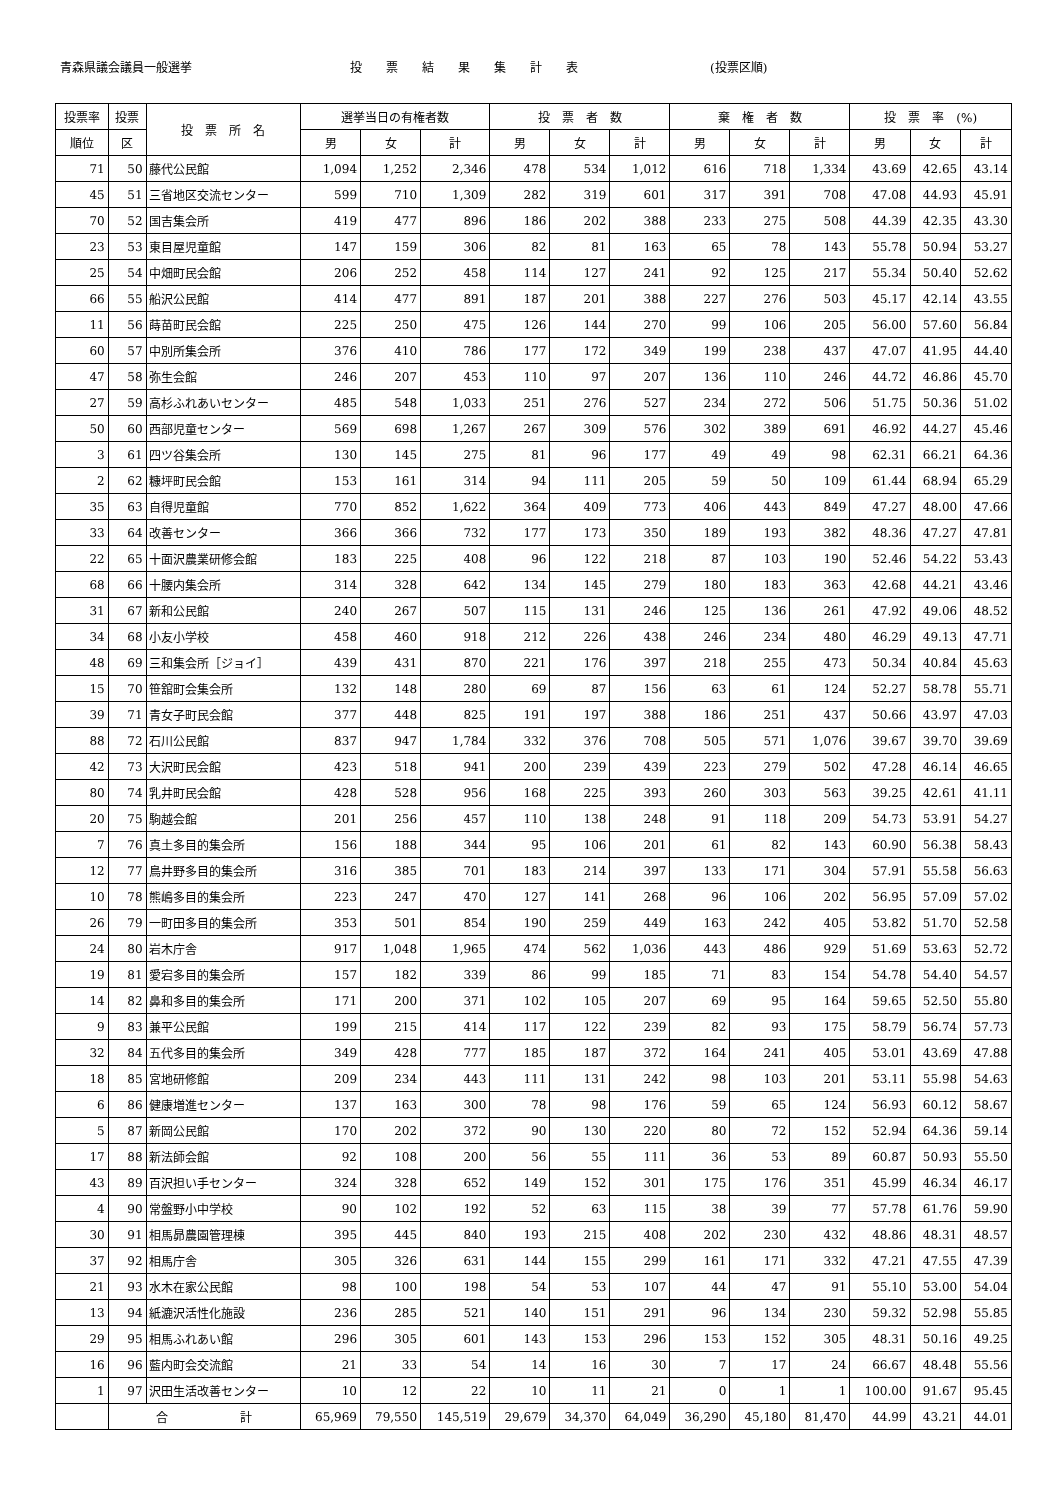青森県議会議員一般選挙
投　　票　　結　　果　　集　　計　　表
(投票区順)
| 投票率 | 投票 | 投 票 所 名 | 選挙当日の有権者数 | | | 投 票 者 数 | | | 棄 権 者 数 | | | 投 票 率 (%) | | |
| --- | --- | --- | --- | --- | --- | --- | --- | --- | --- | --- | --- | --- | --- | --- |
| 順位 | 区 | | 男 | 女 | 計 | 男 | 女 | 計 | 男 | 女 | 計 | 男 | 女 | 計 |
| 71 | 50 | 藤代公民館 | 1,094 | 1,252 | 2,346 | 478 | 534 | 1,012 | 616 | 718 | 1,334 | 43.69 | 42.65 | 43.14 |
| 45 | 51 | 三省地区交流センター | 599 | 710 | 1,309 | 282 | 319 | 601 | 317 | 391 | 708 | 47.08 | 44.93 | 45.91 |
| 70 | 52 | 国吉集会所 | 419 | 477 | 896 | 186 | 202 | 388 | 233 | 275 | 508 | 44.39 | 42.35 | 43.30 |
| 23 | 53 | 東目屋児童館 | 147 | 159 | 306 | 82 | 81 | 163 | 65 | 78 | 143 | 55.78 | 50.94 | 53.27 |
| 25 | 54 | 中畑町民会館 | 206 | 252 | 458 | 114 | 127 | 241 | 92 | 125 | 217 | 55.34 | 50.40 | 52.62 |
| 66 | 55 | 船沢公民館 | 414 | 477 | 891 | 187 | 201 | 388 | 227 | 276 | 503 | 45.17 | 42.14 | 43.55 |
| 11 | 56 | 蒔苗町民会館 | 225 | 250 | 475 | 126 | 144 | 270 | 99 | 106 | 205 | 56.00 | 57.60 | 56.84 |
| 60 | 57 | 中別所集会所 | 376 | 410 | 786 | 177 | 172 | 349 | 199 | 238 | 437 | 47.07 | 41.95 | 44.40 |
| 47 | 58 | 弥生会館 | 246 | 207 | 453 | 110 | 97 | 207 | 136 | 110 | 246 | 44.72 | 46.86 | 45.70 |
| 27 | 59 | 高杉ふれあいセンター | 485 | 548 | 1,033 | 251 | 276 | 527 | 234 | 272 | 506 | 51.75 | 50.36 | 51.02 |
| 50 | 60 | 西部児童センター | 569 | 698 | 1,267 | 267 | 309 | 576 | 302 | 389 | 691 | 46.92 | 44.27 | 45.46 |
| 3 | 61 | 四ツ谷集会所 | 130 | 145 | 275 | 81 | 96 | 177 | 49 | 49 | 98 | 62.31 | 66.21 | 64.36 |
| 2 | 62 | 糠坪町民会館 | 153 | 161 | 314 | 94 | 111 | 205 | 59 | 50 | 109 | 61.44 | 68.94 | 65.29 |
| 35 | 63 | 自得児童館 | 770 | 852 | 1,622 | 364 | 409 | 773 | 406 | 443 | 849 | 47.27 | 48.00 | 47.66 |
| 33 | 64 | 改善センター | 366 | 366 | 732 | 177 | 173 | 350 | 189 | 193 | 382 | 48.36 | 47.27 | 47.81 |
| 22 | 65 | 十面沢農業研修会館 | 183 | 225 | 408 | 96 | 122 | 218 | 87 | 103 | 190 | 52.46 | 54.22 | 53.43 |
| 68 | 66 | 十腰内集会所 | 314 | 328 | 642 | 134 | 145 | 279 | 180 | 183 | 363 | 42.68 | 44.21 | 43.46 |
| 31 | 67 | 新和公民館 | 240 | 267 | 507 | 115 | 131 | 246 | 125 | 136 | 261 | 47.92 | 49.06 | 48.52 |
| 34 | 68 | 小友小学校 | 458 | 460 | 918 | 212 | 226 | 438 | 246 | 234 | 480 | 46.29 | 49.13 | 47.71 |
| 48 | 69 | 三和集会所［ジョイ］ | 439 | 431 | 870 | 221 | 176 | 397 | 218 | 255 | 473 | 50.34 | 40.84 | 45.63 |
| 15 | 70 | 笹舘町会集会所 | 132 | 148 | 280 | 69 | 87 | 156 | 63 | 61 | 124 | 52.27 | 58.78 | 55.71 |
| 39 | 71 | 青女子町民会館 | 377 | 448 | 825 | 191 | 197 | 388 | 186 | 251 | 437 | 50.66 | 43.97 | 47.03 |
| 88 | 72 | 石川公民館 | 837 | 947 | 1,784 | 332 | 376 | 708 | 505 | 571 | 1,076 | 39.67 | 39.70 | 39.69 |
| 42 | 73 | 大沢町民会館 | 423 | 518 | 941 | 200 | 239 | 439 | 223 | 279 | 502 | 47.28 | 46.14 | 46.65 |
| 80 | 74 | 乳井町民会館 | 428 | 528 | 956 | 168 | 225 | 393 | 260 | 303 | 563 | 39.25 | 42.61 | 41.11 |
| 20 | 75 | 駒越会館 | 201 | 256 | 457 | 110 | 138 | 248 | 91 | 118 | 209 | 54.73 | 53.91 | 54.27 |
| 7 | 76 | 真土多目的集会所 | 156 | 188 | 344 | 95 | 106 | 201 | 61 | 82 | 143 | 60.90 | 56.38 | 58.43 |
| 12 | 77 | 鳥井野多目的集会所 | 316 | 385 | 701 | 183 | 214 | 397 | 133 | 171 | 304 | 57.91 | 55.58 | 56.63 |
| 10 | 78 | 熊嶋多目的集会所 | 223 | 247 | 470 | 127 | 141 | 268 | 96 | 106 | 202 | 56.95 | 57.09 | 57.02 |
| 26 | 79 | 一町田多目的集会所 | 353 | 501 | 854 | 190 | 259 | 449 | 163 | 242 | 405 | 53.82 | 51.70 | 52.58 |
| 24 | 80 | 岩木庁舎 | 917 | 1,048 | 1,965 | 474 | 562 | 1,036 | 443 | 486 | 929 | 51.69 | 53.63 | 52.72 |
| 19 | 81 | 愛宕多目的集会所 | 157 | 182 | 339 | 86 | 99 | 185 | 71 | 83 | 154 | 54.78 | 54.40 | 54.57 |
| 14 | 82 | 鼻和多目的集会所 | 171 | 200 | 371 | 102 | 105 | 207 | 69 | 95 | 164 | 59.65 | 52.50 | 55.80 |
| 9 | 83 | 兼平公民館 | 199 | 215 | 414 | 117 | 122 | 239 | 82 | 93 | 175 | 58.79 | 56.74 | 57.73 |
| 32 | 84 | 五代多目的集会所 | 349 | 428 | 777 | 185 | 187 | 372 | 164 | 241 | 405 | 53.01 | 43.69 | 47.88 |
| 18 | 85 | 宮地研修館 | 209 | 234 | 443 | 111 | 131 | 242 | 98 | 103 | 201 | 53.11 | 55.98 | 54.63 |
| 6 | 86 | 健康増進センター | 137 | 163 | 300 | 78 | 98 | 176 | 59 | 65 | 124 | 56.93 | 60.12 | 58.67 |
| 5 | 87 | 新岡公民館 | 170 | 202 | 372 | 90 | 130 | 220 | 80 | 72 | 152 | 52.94 | 64.36 | 59.14 |
| 17 | 88 | 新法師会館 | 92 | 108 | 200 | 56 | 55 | 111 | 36 | 53 | 89 | 60.87 | 50.93 | 55.50 |
| 43 | 89 | 百沢担い手センター | 324 | 328 | 652 | 149 | 152 | 301 | 175 | 176 | 351 | 45.99 | 46.34 | 46.17 |
| 4 | 90 | 常盤野小中学校 | 90 | 102 | 192 | 52 | 63 | 115 | 38 | 39 | 77 | 57.78 | 61.76 | 59.90 |
| 30 | 91 | 相馬昴農園管理棟 | 395 | 445 | 840 | 193 | 215 | 408 | 202 | 230 | 432 | 48.86 | 48.31 | 48.57 |
| 37 | 92 | 相馬庁舎 | 305 | 326 | 631 | 144 | 155 | 299 | 161 | 171 | 332 | 47.21 | 47.55 | 47.39 |
| 21 | 93 | 水木在家公民館 | 98 | 100 | 198 | 54 | 53 | 107 | 44 | 47 | 91 | 55.10 | 53.00 | 54.04 |
| 13 | 94 | 紙漉沢活性化施設 | 236 | 285 | 521 | 140 | 151 | 291 | 96 | 134 | 230 | 59.32 | 52.98 | 55.85 |
| 29 | 95 | 相馬ふれあい館 | 296 | 305 | 601 | 143 | 153 | 296 | 153 | 152 | 305 | 48.31 | 50.16 | 49.25 |
| 16 | 96 | 藍内町会交流館 | 21 | 33 | 54 | 14 | 16 | 30 | 7 | 17 | 24 | 66.67 | 48.48 | 55.56 |
| 1 | 97 | 沢田生活改善センター | 10 | 12 | 22 | 10 | 11 | 21 | 0 | 1 | 1 | 100.00 | 91.67 | 95.45 |
| | 合 計 | | 65,969 | 79,550 | 145,519 | 29,679 | 34,370 | 64,049 | 36,290 | 45,180 | 81,470 | 44.99 | 43.21 | 44.01 |